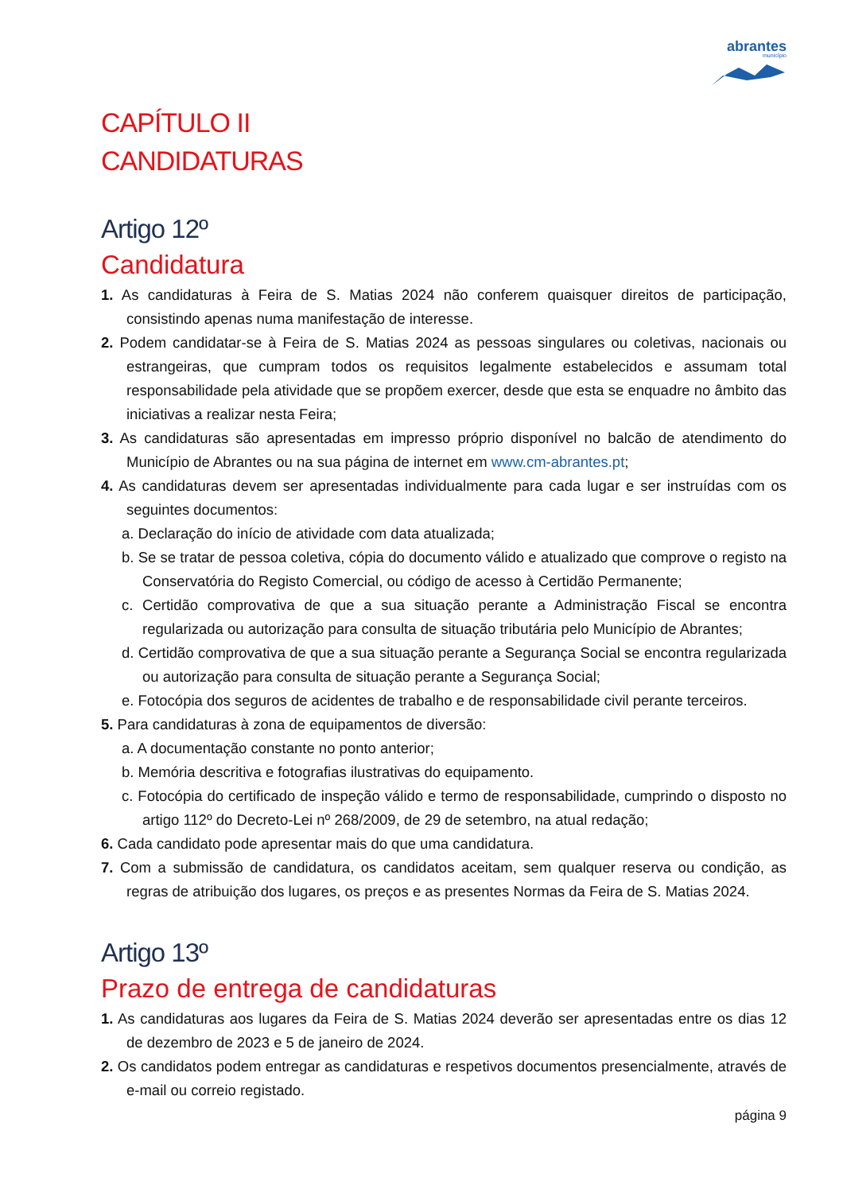abrantes
município
CAPÍTULO II
CANDIDATURAS
Artigo 12º
Candidatura
1. As candidaturas à Feira de S. Matias 2024 não conferem quaisquer direitos de participação, consistindo apenas numa manifestação de interesse.
2. Podem candidatar-se à Feira de S. Matias 2024 as pessoas singulares ou coletivas, nacionais ou estrangeiras, que cumpram todos os requisitos legalmente estabelecidos e assumam total responsabilidade pela atividade que se propõem exercer, desde que esta se enquadre no âmbito das iniciativas a realizar nesta Feira;
3. As candidaturas são apresentadas em impresso próprio disponível no balcão de atendimento do Município de Abrantes ou na sua página de internet em www.cm-abrantes.pt;
4. As candidaturas devem ser apresentadas individualmente para cada lugar e ser instruídas com os seguintes documentos:
a. Declaração do início de atividade com data atualizada;
b. Se se tratar de pessoa coletiva, cópia do documento válido e atualizado que comprove o registo na Conservatória do Registo Comercial, ou código de acesso à Certidão Permanente;
c. Certidão comprovativa de que a sua situação perante a Administração Fiscal se encontra regularizada ou autorização para consulta de situação tributária pelo Município de Abrantes;
d. Certidão comprovativa de que a sua situação perante a Segurança Social se encontra regularizada ou autorização para consulta de situação perante a Segurança Social;
e. Fotocópia dos seguros de acidentes de trabalho e de responsabilidade civil perante terceiros.
5. Para candidaturas à zona de equipamentos de diversão:
a. A documentação constante no ponto anterior;
b. Memória descritiva e fotografias ilustrativas do equipamento.
c. Fotocópia do certificado de inspeção válido e termo de responsabilidade, cumprindo o disposto no artigo 112º do Decreto-Lei nº 268/2009, de 29 de setembro, na atual redação;
6. Cada candidato pode apresentar mais do que uma candidatura.
7. Com a submissão de candidatura, os candidatos aceitam, sem qualquer reserva ou condição, as regras de atribuição dos lugares, os preços e as presentes Normas da Feira de S. Matias 2024.
Artigo 13º
Prazo de entrega de candidaturas
1. As candidaturas aos lugares da Feira de S. Matias 2024 deverão ser apresentadas entre os dias 12 de dezembro de 2023 e 5 de janeiro de 2024.
2. Os candidatos podem entregar as candidaturas e respetivos documentos presencialmente, através de e-mail ou correio registado.
página 9